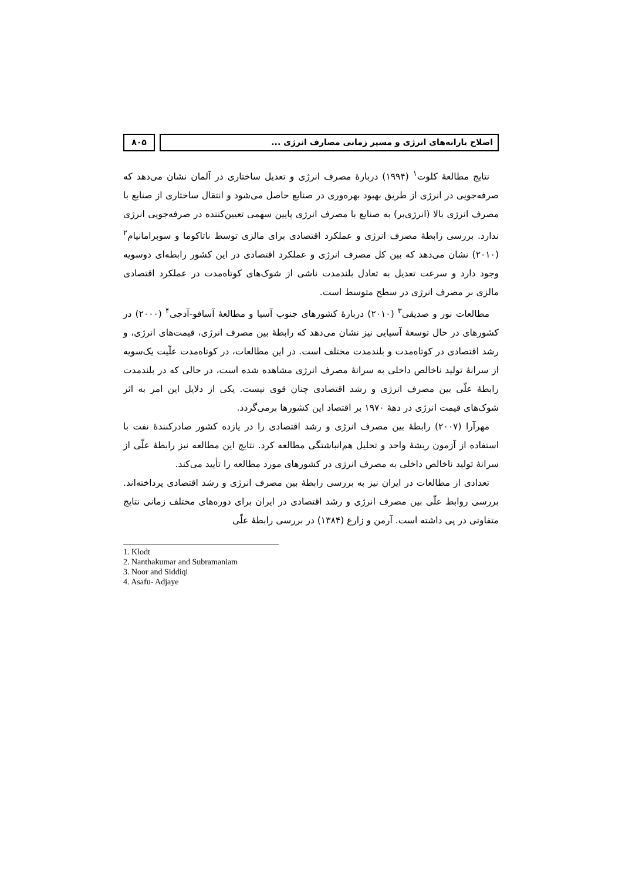اصلاح یارانه‌های انرژی و مسیر زمانی مصارف انرژی ...
۸۰۵
نتایج مطالعهٔ کلوت<sup>۱</sup> (۱۹۹۴) دربارهٔ مصرف انرژی و تعدیل ساختاری در آلمان نشان می‌دهد که صرفه‌جویی در انرژی از طریق بهبود بهره‌وری در صنایع حاصل می‌شود و انتقال ساختاری از صنایع با مصرف انرژی بالا (انرژی‌بر) به صنایع با مصرف انرژی پایین سهمی تعیین‌کننده در صرفه‌جویی انرژی ندارد. بررسی رابطهٔ مصرف انرژی و عملکرد اقتصادی برای مالزی توسط ناتاکوما و سوبرامانیام<sup>۲</sup> (۲۰۱۰) نشان می‌دهد که بین کل مصرف انرژی و عملکرد اقتصادی در این کشور رابطه‌ای دوسویه وجود دارد و سرعت تعدیل به تعادل بلندمدت ناشی از شوک‌های کوتاه‌مدت در عملکرد اقتصادی مالزی بر مصرف انرژی در سطح متوسط است.
مطالعات نور و صدیقی<sup>۳</sup> (۲۰۱۰) دربارهٔ کشورهای جنوب آسیا و مطالعهٔ آسافو-آدجی<sup>۴</sup> (۲۰۰۰) در کشورهای در حال توسعهٔ آسیایی نیز نشان می‌دهد که رابطهٔ بین مصرف انرژی، قیمت‌های انرژی، و رشد اقتصادی در کوتاه‌مدت و بلندمدت مختلف است. در این مطالعات، در کوتاه‌مدت علّیت یک‌سویه از سرانهٔ تولید ناخالص داخلی به سرانهٔ مصرف انرژی مشاهده شده است، در حالی که در بلندمدت رابطهٔ علّی بین مصرف انرژی و رشد اقتصادی چنان قوی نیست. یکی از دلایل این امر به اثر شوک‌های قیمت انرژی در دههٔ ۱۹۷۰ بر اقتصاد این کشورها برمی‌گردد.
مهرآرا (۲۰۰۷) رابطهٔ بین مصرف انرژی و رشد اقتصادی را در یازده کشور صادرکنندهٔ نفت با استفاده از آزمون ریشهٔ واحد و تحلیل هم‌انباشتگی مطالعه کرد. نتایج این مطالعه نیز رابطهٔ علّی از سرانهٔ تولید ناخالص داخلی به مصرف انرژی در کشورهای مورد مطالعه را تأیید می‌کند.
تعدادی از مطالعات در ایران نیز به بررسی رابطهٔ بین مصرف انرژی و رشد اقتصادی پرداخته‌اند. بررسی روابط علّی بین مصرف انرژی و رشد اقتصادی در ایران برای دوره‌های مختلف زمانی نتایج متفاوتی در پی داشته است. آرمن و زارع (۱۳۸۴) در بررسی رابطهٔ علّی
1. Klodt
2. Nanthakumar and Subramaniam
3. Noor and Siddiqi
4. Asafu- Adjaye